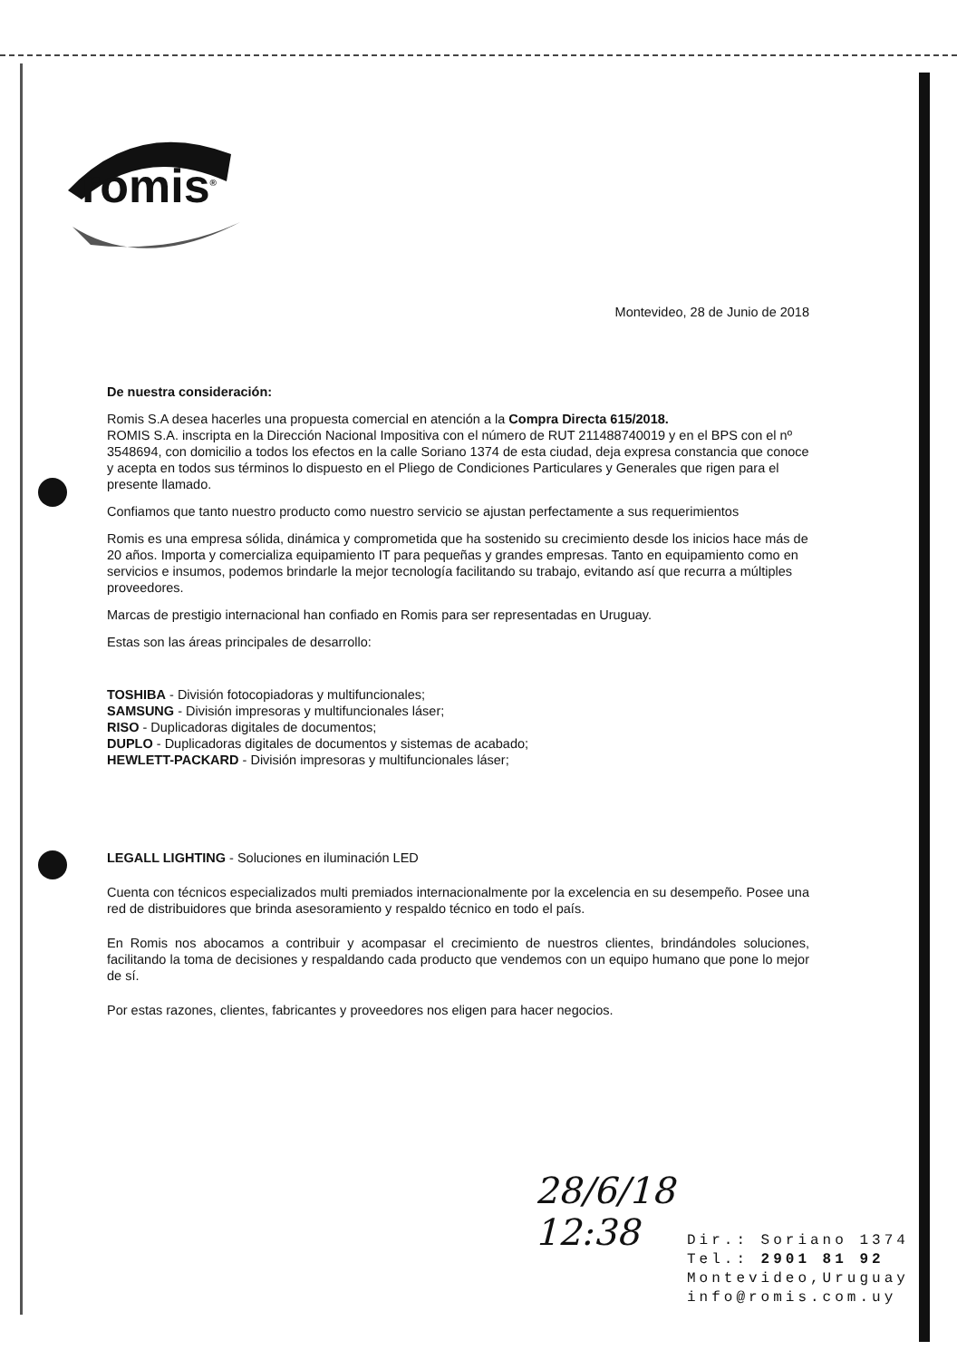romis<sup>®</sup>
Montevideo, 28 de Junio de 2018
De nuestra consideración:
Romis S.A desea hacerles una propuesta comercial en atención a la Compra Directa 615/2018.
ROMIS S.A. inscripta en la Dirección Nacional Impositiva con el número de RUT 211488740019 y en el BPS con el nº 3548694, con domicilio a todos los efectos en la calle Soriano 1374 de esta ciudad, deja expresa constancia que conoce y acepta en todos sus términos lo dispuesto en el Pliego de Condiciones Particulares y Generales que rigen para el presente llamado.
Confiamos que tanto nuestro producto como nuestro servicio se ajustan perfectamente a sus requerimientos
Romis es una empresa sólida, dinámica y comprometida que ha sostenido su crecimiento desde los inicios hace más de 20 años. Importa y comercializa equipamiento IT para pequeñas y grandes empresas. Tanto en equipamiento como en servicios e insumos, podemos brindarle la mejor tecnología facilitando su trabajo, evitando así que recurra a múltiples proveedores.
Marcas de prestigio internacional han confiado en Romis para ser representadas en Uruguay.
Estas son las áreas principales de desarrollo:
TOSHIBA - División fotocopiadoras y multifuncionales;
SAMSUNG - División impresoras y multifuncionales láser;
RISO - Duplicadoras digitales de documentos;
DUPLO - Duplicadoras digitales de documentos y sistemas de acabado;
HEWLETT-PACKARD - División impresoras y multifuncionales láser;
LEGALL LIGHTING - Soluciones en iluminación LED
Cuenta con técnicos especializados multi premiados internacionalmente por la excelencia en su desempeño. Posee una red de distribuidores que brinda asesoramiento y respaldo técnico en todo el país.
En Romis nos abocamos a contribuir y acompasar el crecimiento de nuestros clientes, brindándoles soluciones, facilitando la toma de decisiones y respaldando cada producto que vendemos con un equipo humano que pone lo mejor de sí.
Por estas razones, clientes, fabricantes y proveedores nos eligen para hacer negocios.
28/6/18
12:38
Dir.: Soriano 1374
Tel.: 2901 81 92
Montevideo,Uruguay
info@romis.com.uy